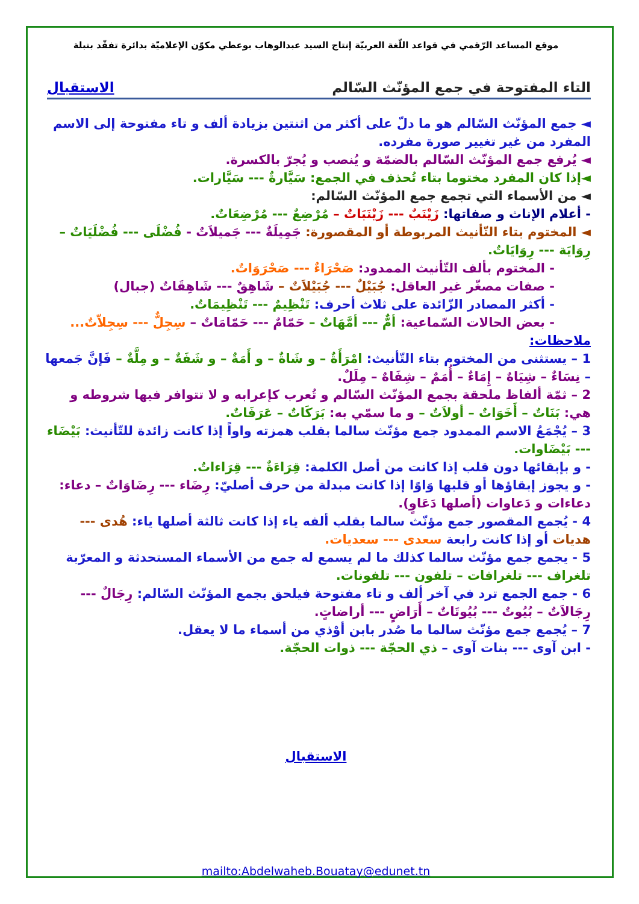موقع المساعد الرّقمي في قواعد اللّغة العربيّة إنتاج السيد عبدالوهاب بوعطي مكوّن الإعلاميّة بدائرة تفقّد بنبلة
التاء المفتوحة في جمع المؤنّث السّالم الاستقبال
◄ جمع المؤنّث السّالم هو ما دلّ على أكثر من اثنتين بزيادة ألف و تاء مفتوحة إلى الاسم المفرد من غير تغيير صورة مفرده.
◄ يُرفع جمع المؤنّث السّالم بالضمّة و يُنصب و يُجرّ بالكسرة.
◄إذا كان المفرد مختوما بتاء تُحذف في الجمع: سَيَّارةٌ --- سَيَّارات.
◄ من الأسماء التي تجمع جمع المؤنّث السّالم:
- أعلام الإناث و صفاتها: زَيْنَبٌ --- زَيْنَبَاتٌ – مُرْضِعٌ --- مُرْضِعَاتٌ.
◄ المختوم بتاء التّأنيث المربوطة أو المقصورة: جَمِيلَةٌ --- جَميلاَتٌ - فُضْلَى --- فُضْلَيَاتٌ – رِوَايَة --- رِوَايَاتٌ.
- المختوم بألف التّأنيث الممدود: صَحْرَاءٌ --- صَحْرَوَاتٌ.
- صفات مصغّر غير العاقل: جُبَيْلٌ --- جُبَيْلاَتٌ – شَاهِقٌ --- شَاهِقَاتٌ (جبال)
- أكثر المصادر الزّائدة على ثلاث أحرف: تَنْظِيمٌ --- تَنْظِيمَاتٌ.
- بعض الحالات السّماعية: أمٌّ --- أمَّهَاتٌ – حَمّامٌ --- حَمّامَاتٌ – سِجِلٌّ --- سِجِلاّتٌ...
ملاحظات:
1 – يستثنى من المختوم بتاء التّأنيث: امْرَأَةٌ – و شَاةٌ – و أَمَةٌ – و شَفَةٌ – و مِلَّةٌ – فَإنَّ جَمعها – نِسَاءٌ – شِيَاهٌ – إِمَاءٌ – أُمَمٌ – شِفَاهٌ – مِلَلٌ.
2 – ثمّة ألفاظ ملحقة بجمع المؤنّث السّالم و تُعرب كإعرابه و لا تتوافر فيها شروطه و هي: بَنَاتٌ – أَخَوَاتٌ – أولاَتٌ – و ما سمّي به: بَرَكَاتٌ – عَرَفَاتٌ.
3 – يُجْمَعُ الاسم الممدود جمع مؤنّث سالما بقلب همزته واواً إذا كانت زائدة للتّأنيث: بَيْضَاء --- بَيْضَاوات.
- و بإبقائها دون قلب إذا كانت من أصل الكلمة: قِرَاءَةٌ --- قِرَاءاتٌ.
- و يجوز إبقاؤها أو قلبها وَاوًا إذا كانت مبدلة من حرف أصليّ: رِضَاء --- رِضَاوَاتٌ – دعاء: دعاءات و دَعاوات (أصلها دَعَاوٍ).
4 - يُجمع المقصور جمع مؤنّث سالما بقلب ألفه ياء إذا كانت ثالثة أصلها ياء: هُدى --- هديات أو إذا كانت رابعة سعدى --- سعديات.
5 - يجمع جمع مؤنّث سالما كذلك ما لم يسمع له جمع من الأسماء المستحدثة و المعرّبة تلغراف --- تلغرافات – تلفون --- تلفونات.
6 - جمع الجمع ترد في آخر ألف و تاء مفتوحة فيلحق بجمع المؤنّث السّالم: رِجَالٌ --- رِجَالاَتٌ – بُيُوتٌ --- بُيُوتَاتٌ – أَرَاضٍ --- أراضاتٍ.
7 – يُجمع جمع مؤنّث سالما ما صُدر بابن أوْذي من أسماء ما لا يعقل.
- ابن آوى --- بنات آوى – ذي الحجّة --- ذوات الحجّة.
الاستقبال
mailto:Abdelwaheb.Bouatay@edunet.tn